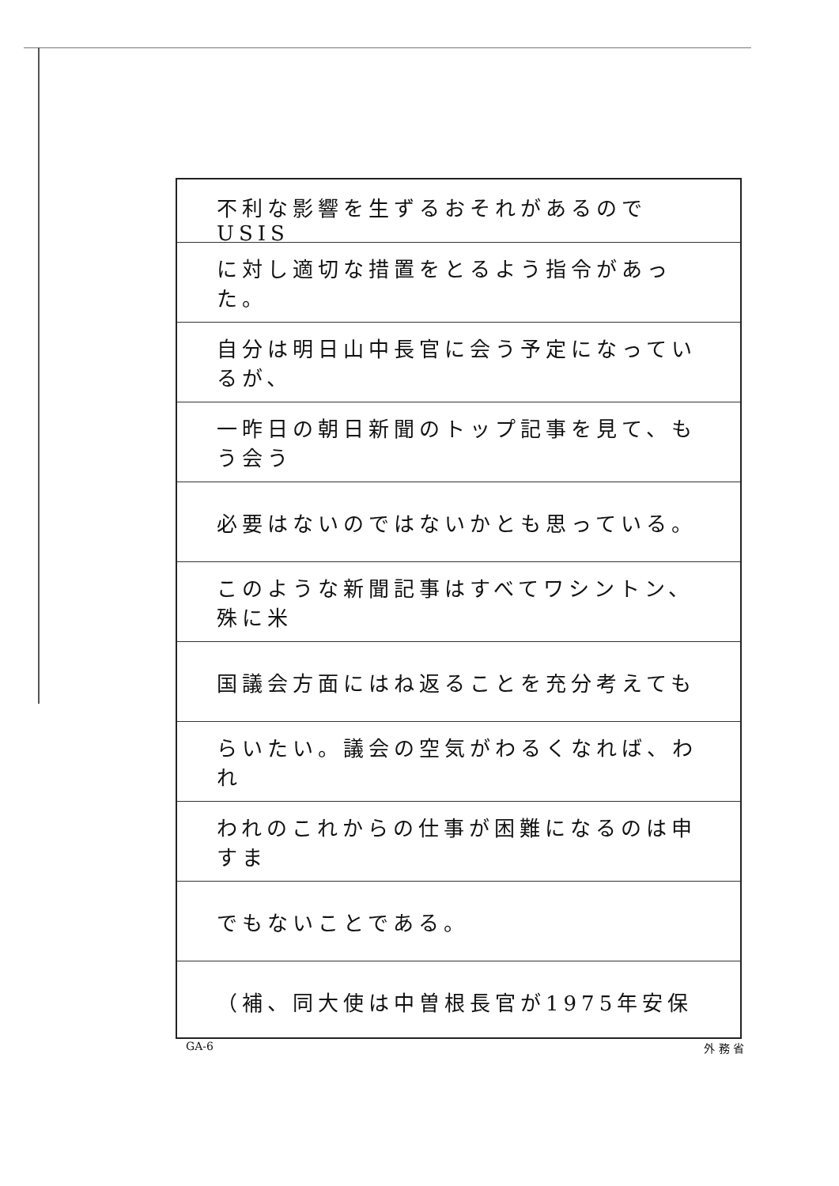不利な影響を生ずるおそれがあるのでUSIS
に対し適切な措置をとるよう指令があった。
自分は明日山中長官に会う予定になっているが、
一昨日の朝日新聞のトップ記事を見て、もう会う
必要はないのではないかとも思っている。
このような新聞記事はすべてワシントン、殊に米
国議会方面にはね返ることを充分考えても
らいたい。議会の空気がわるくなれば、われ
われのこれからの仕事が困難になるのは申すま
でもないことである。
（補、同大使は中曽根長官が1975年安保
GA-6 外 務 省